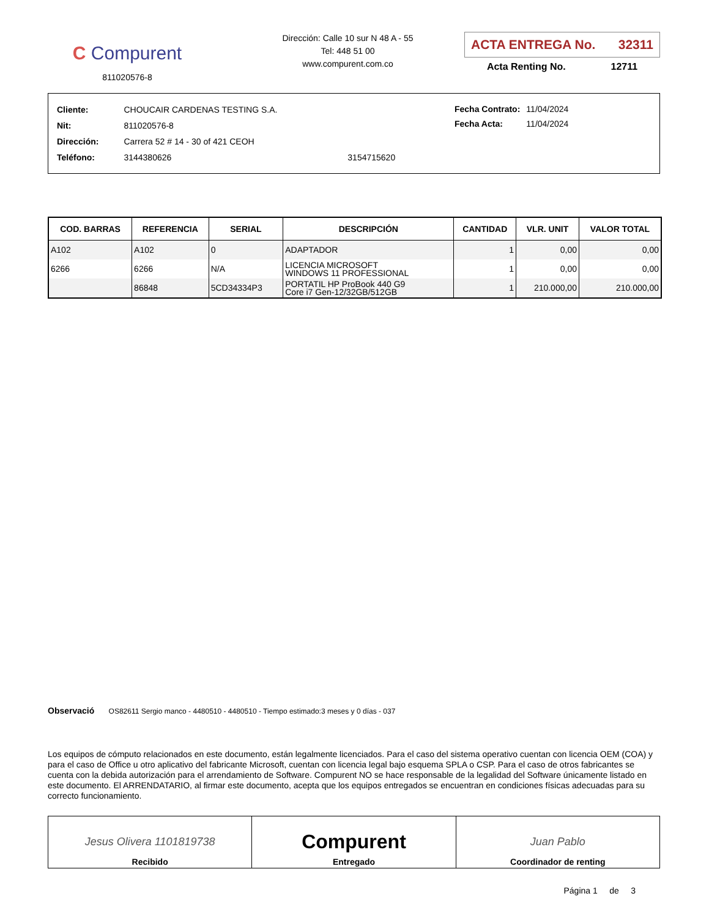C Compurent
811020576-8
Dirección: Calle 10 sur N 48 A - 55
Tel: 448 51 00
www.compurent.com.co
ACTA ENTREGA No. 32311
Acta Renting No. 12711
| Cliente: | CHOUCAIR CARDENAS TESTING S.A. | |
| Nit: | 811020576-8 | |
| Dirección: | Carrera 52 # 14 - 30 of 421 CEOH | |
| Teléfono: | 3144380626 | 3154715620 |
| Fecha Contrato: | 11/04/2024 |
| Fecha Acta: | 11/04/2024 |
| COD. BARRAS | REFERENCIA | SERIAL | DESCRIPCIÓN | CANTIDAD | VLR. UNIT | VALOR TOTAL |
| --- | --- | --- | --- | --- | --- | --- |
| A102 | A102 | 0 | ADAPTADOR | 1 | 0,00 | 0,00 |
| 6266 | 6266 | N/A | LICENCIA MICROSOFT WINDOWS 11 PROFESSIONAL | 1 | 0,00 | 0,00 |
| | 86848 | 5CD34334P3 | PORTATIL HP ProBook 440 G9 Core i7 Gen-12/32GB/512GB | 1 | 210.000,00 | 210.000,00 |
Observació OS82611 Sergio manco - 4480510 - 4480510 - Tiempo estimado:3 meses y 0 días - 037
Los equipos de cómputo relacionados en este documento, están legalmente licenciados. Para el caso del sistema operativo cuentan con licencia OEM (COA) y para el caso de Office u otro aplicativo del fabricante Microsoft, cuentan con licencia legal bajo esquema SPLA o CSP. Para el caso de otros fabricantes se cuenta con la debida autorización para el arrendamiento de Software. Compurent NO se hace responsable de la legalidad del Software únicamente listado en este documento. El ARRENDATARIO, al firmar este documento, acepta que los equipos entregados se encuentran en condiciones físicas adecuadas para su correcto funcionamiento.
Jesus Olivera 1101819738
Recibido
Compurent
Entregado
Juan Pablo
Coordinador de renting
Página 1 de 3